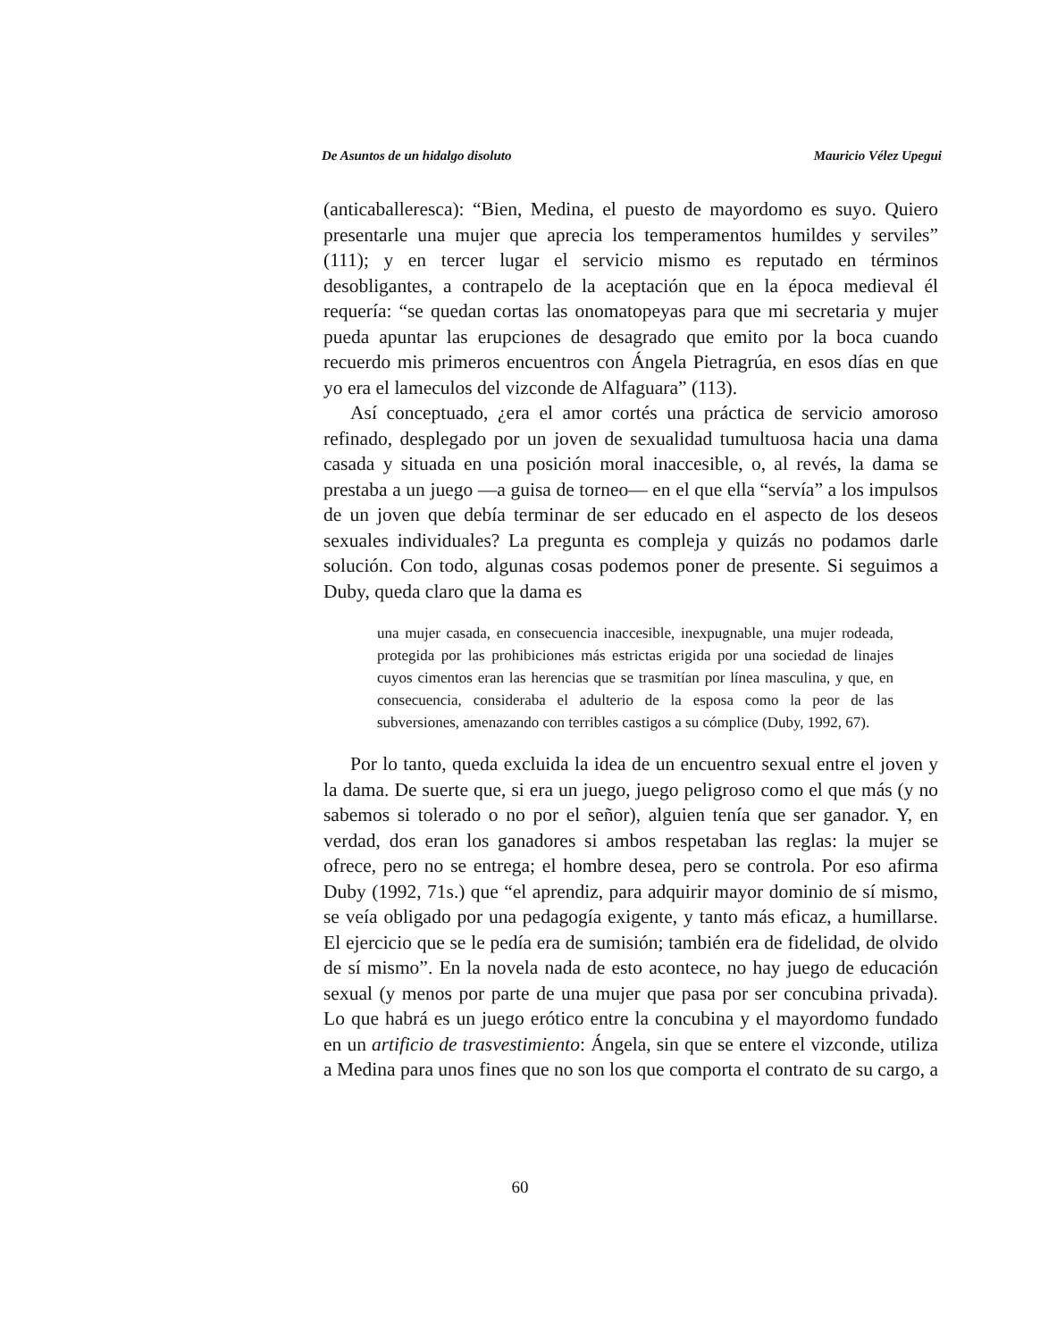De Asuntos de un hidalgo disoluto Mauricio Vélez Upegui
(anticaballeresca): “Bien, Medina, el puesto de mayordomo es suyo. Quiero presentarle una mujer que aprecia los temperamentos humildes y serviles” (111); y en tercer lugar el servicio mismo es reputado en términos desobligantes, a contrapelo de la aceptación que en la época medieval él requería: “se quedan cortas las onomatopeyas para que mi secretaria y mujer pueda apuntar las erupciones de desagrado que emito por la boca cuando recuerdo mis primeros encuentros con Ángela Pietragrúa, en esos días en que yo era el lameculos del vizconde de Alfaguara” (113).
Así conceptuado, ¿era el amor cortés una práctica de servicio amoroso refinado, desplegado por un joven de sexualidad tumultuosa hacia una dama casada y situada en una posición moral inaccesible, o, al revés, la dama se prestaba a un juego —a guisa de torneo— en el que ella “servía” a los impulsos de un joven que debía terminar de ser educado en el aspecto de los deseos sexuales individuales? La pregunta es compleja y quizás no podamos darle solución. Con todo, algunas cosas podemos poner de presente. Si seguimos a Duby, queda claro que la dama es
una mujer casada, en consecuencia inaccesible, inexpugnable, una mujer rodeada, protegida por las prohibiciones más estrictas erigida por una sociedad de linajes cuyos cimentos eran las herencias que se trasmitían por línea masculina, y que, en consecuencia, consideraba el adulterio de la esposa como la peor de las subversiones, amenazando con terribles castigos a su cómplice (Duby, 1992, 67).
Por lo tanto, queda excluida la idea de un encuentro sexual entre el joven y la dama. De suerte que, si era un juego, juego peligroso como el que más (y no sabemos si tolerado o no por el señor), alguien tenía que ser ganador. Y, en verdad, dos eran los ganadores si ambos respetaban las reglas: la mujer se ofrece, pero no se entrega; el hombre desea, pero se controla. Por eso afirma Duby (1992, 71s.) que “el aprendiz, para adquirir mayor dominio de sí mismo, se veía obligado por una pedagogía exigente, y tanto más eficaz, a humillarse. El ejercicio que se le pedía era de sumisión; también era de fidelidad, de olvido de sí mismo”. En la novela nada de esto acontece, no hay juego de educación sexual (y menos por parte de una mujer que pasa por ser concubina privada). Lo que habrá es un juego erótico entre la concubina y el mayordomo fundado en un artificio de trasvestimiento: Ángela, sin que se entere el vizconde, utiliza a Medina para unos fines que no son los que comporta el contrato de su cargo, a
60